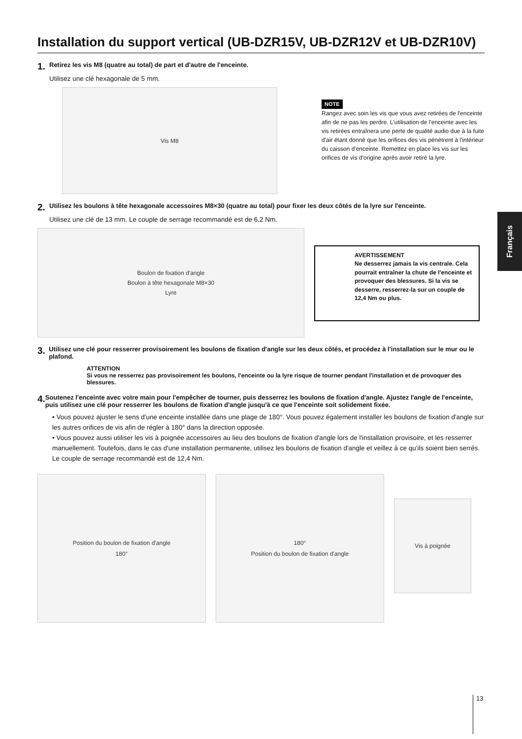Installation du support vertical (UB-DZR15V, UB-DZR12V et UB-DZR10V)
1. Retirez les vis M8 (quatre au total) de part et d'autre de l'enceinte.
Utilisez une clé hexagonale de 5 mm.
Vis M8
NOTE
Rangez avec soin les vis que vous avez retirées de l'enceinte afin de ne pas les perdre. L'utilisation de l'enceinte avec les vis retirées entraînera une perte de qualité audio due à la fuite d'air étant donné que les orifices des vis pénètrent à l'intérieur du caisson d'enceinte. Remettez en place les vis sur les orifices de vis d'origine après avoir retiré la lyre.
2. Utilisez les boulons à tête hexagonale accessoires M8×30 (quatre au total) pour fixer les deux côtés de la lyre sur l'enceinte.
Utilisez une clé de 13 mm. Le couple de serrage recommandé est de 6,2 Nm.
Boulon de fixation d'angle
Boulon à tête hexagonale M8×30
Lyre
AVERTISSEMENT
Ne desserrez jamais la vis centrale. Cela pourrait entraîner la chute de l'enceinte et provoquer des blessures. Si la vis se desserre, resserrez-la sur un couple de 12,4 Nm ou plus.
3. Utilisez une clé pour resserrer provisoirement les boulons de fixation d'angle sur les deux côtés, et procédez à l'installation sur le mur ou le plafond.
ATTENTION
Si vous ne resserrez pas provisoirement les boulons, l'enceinte ou la lyre risque de tourner pendant l'installation et de provoquer des blessures.
4. Soutenez l'enceinte avec votre main pour l'empêcher de tourner, puis desserrez les boulons de fixation d'angle. Ajustez l'angle de l'enceinte, puis utilisez une clé pour resserrer les boulons de fixation d'angle jusqu'à ce que l'enceinte soit solidement fixée.
• Vous pouvez ajuster le sens d'une enceinte installée dans une plage de 180°. Vous pouvez également installer les boulons de fixation d'angle sur les autres orifices de vis afin de régler à 180° dans la direction opposée.
• Vous pouvez aussi utiliser les vis à poignée accessoires au lieu des boulons de fixation d'angle lors de l'installation provisoire, et les resserrer manuellement. Toutefois, dans le cas d'une installation permanente, utilisez les boulons de fixation d'angle et veillez à ce qu'ils soient bien serrés. Le couple de serrage recommandé est de 12,4 Nm.
Position du boulon de fixation d'angle
180°
180°
Position du boulon de fixation d'angle
Vis à poignée
Français
13